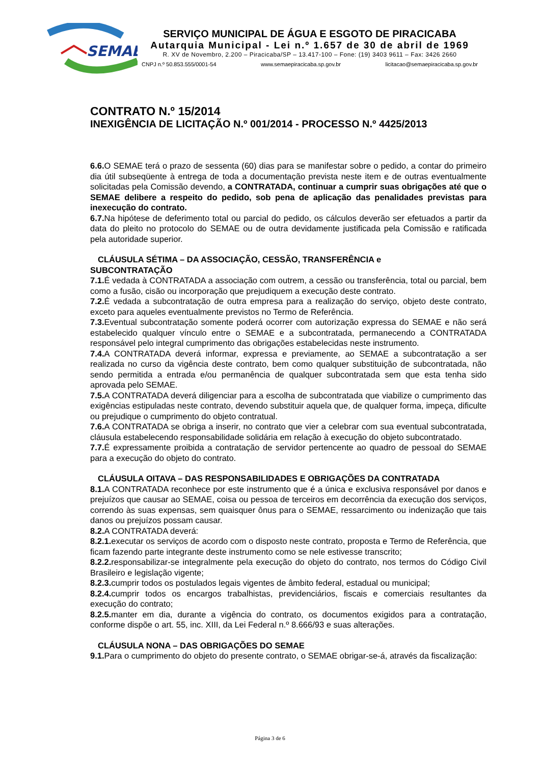SEMAE
SERVIÇO MUNICIPAL DE ÁGUA E ESGOTO DE PIRACICABA
Autarquia Municipal - Lei n.º 1.657 de 30 de abril de 1969
R. XV de Novembro, 2.200 – Piracicaba/SP – 13.417-100 – Fone: (19) 3403 9611 – Fax: 3426 2660
CNPJ n.º 50.853.555/0001-54 www.semaepiracicaba.sp.gov.br licitacao@semaepiracicaba.sp.gov.br
CONTRATO N.º 15/2014
INEXIGÊNCIA DE LICITAÇÃO N.º 001/2014 - PROCESSO N.º 4425/2013
6.6. O SEMAE terá o prazo de sessenta (60) dias para se manifestar sobre o pedido, a contar do primeiro dia útil subseqüente à entrega de toda a documentação prevista neste item e de outras eventualmente solicitadas pela Comissão devendo, a CONTRATADA, continuar a cumprir suas obrigações até que o SEMAE delibere a respeito do pedido, sob pena de aplicação das penalidades previstas para inexecução do contrato.
6.7. Na hipótese de deferimento total ou parcial do pedido, os cálculos deverão ser efetuados a partir da data do pleito no protocolo do SEMAE ou de outra devidamente justificada pela Comissão e ratificada pela autoridade superior.
CLÁUSULA SÉTIMA – DA ASSOCIAÇÃO, CESSÃO, TRANSFERÊNCIA e
SUBCONTRATAÇÃO
7.1. É vedada à CONTRATADA a associação com outrem, a cessão ou transferência, total ou parcial, bem como a fusão, cisão ou incorporação que prejudiquem a execução deste contrato.
7.2. É vedada a subcontratação de outra empresa para a realização do serviço, objeto deste contrato, exceto para aqueles eventualmente previstos no Termo de Referência.
7.3. Eventual subcontratação somente poderá ocorrer com autorização expressa do SEMAE e não será estabelecido qualquer vínculo entre o SEMAE e a subcontratada, permanecendo a CONTRATADA responsável pelo integral cumprimento das obrigações estabelecidas neste instrumento.
7.4. A CONTRATADA deverá informar, expressa e previamente, ao SEMAE a subcontratação a ser realizada no curso da vigência deste contrato, bem como qualquer substituição de subcontratada, não sendo permitida a entrada e/ou permanência de qualquer subcontratada sem que esta tenha sido aprovada pelo SEMAE.
7.5. A CONTRATADA deverá diligenciar para a escolha de subcontratada que viabilize o cumprimento das exigências estipuladas neste contrato, devendo substituir aquela que, de qualquer forma, impeça, dificulte ou prejudique o cumprimento do objeto contratual.
7.6. A CONTRATADA se obriga a inserir, no contrato que vier a celebrar com sua eventual subcontratada, cláusula estabelecendo responsabilidade solidária em relação à execução do objeto subcontratado.
7.7. É expressamente proibida a contratação de servidor pertencente ao quadro de pessoal do SEMAE para a execução do objeto do contrato.
CLÁUSULA OITAVA – DAS RESPONSABILIDADES E OBRIGAÇÕES DA CONTRATADA
8.1. A CONTRATADA reconhece por este instrumento que é a única e exclusiva responsável por danos e prejuízos que causar ao SEMAE, coisa ou pessoa de terceiros em decorrência da execução dos serviços, correndo às suas expensas, sem quaisquer ônus para o SEMAE, ressarcimento ou indenização que tais danos ou prejuízos possam causar.
8.2. A CONTRATADA deverá:
8.2.1. executar os serviços de acordo com o disposto neste contrato, proposta e Termo de Referência, que ficam fazendo parte integrante deste instrumento como se nele estivesse transcrito;
8.2.2. responsabilizar-se integralmente pela execução do objeto do contrato, nos termos do Código Civil Brasileiro e legislação vigente;
8.2.3. cumprir todos os postulados legais vigentes de âmbito federal, estadual ou municipal;
8.2.4. cumprir todos os encargos trabalhistas, previdenciários, fiscais e comerciais resultantes da execução do contrato;
8.2.5. manter em dia, durante a vigência do contrato, os documentos exigidos para a contratação, conforme dispõe o art. 55, inc. XIII, da Lei Federal n.º 8.666/93 e suas alterações.
CLÁUSULA NONA – DAS OBRIGAÇÕES DO SEMAE
9.1. Para o cumprimento do objeto do presente contrato, o SEMAE obrigar-se-á, através da fiscalização:
Página 3 de 6